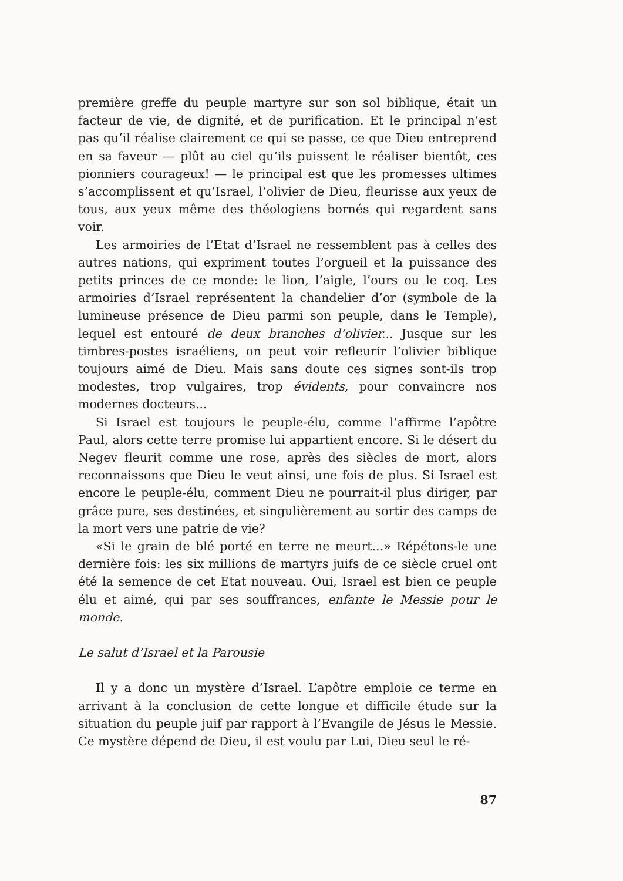première greffe du peuple martyre sur son sol biblique, était un facteur de vie, de dignité, et de purification. Et le principal n’est pas qu’il réalise clairement ce qui se passe, ce que Dieu entreprend en sa faveur — plût au ciel qu’ils puissent le réaliser bientôt, ces pionniers courageux! — le principal est que les promesses ultimes s’accomplissent et qu’Israel, l’olivier de Dieu, fleurisse aux yeux de tous, aux yeux même des théologiens bornés qui regardent sans voir.
Les armoiries de l’Etat d’Israel ne ressemblent pas à celles des autres nations, qui expriment toutes l’orgueil et la puissance des petits princes de ce monde: le lion, l’aigle, l’ours ou le coq. Les armoiries d’Israel représentent la chandelier d’or (symbole de la lumineuse présence de Dieu parmi son peuple, dans le Temple), lequel est entouré de deux branches d’olivier... Jusque sur les timbres-postes israéliens, on peut voir refleurir l’olivier biblique toujours aimé de Dieu. Mais sans doute ces signes sont-ils trop modestes, trop vulgaires, trop évidents, pour convaincre nos modernes docteurs...
Si Israel est toujours le peuple-élu, comme l’affirme l’apôtre Paul, alors cette terre promise lui appartient encore. Si le désert du Negev fleurit comme une rose, après des siècles de mort, alors reconnaissons que Dieu le veut ainsi, une fois de plus. Si Israel est encore le peuple-élu, comment Dieu ne pourrait-il plus diriger, par grâce pure, ses destinées, et singulièrement au sortir des camps de la mort vers une patrie de vie?
«Si le grain de blé porté en terre ne meurt...» Répétons-le une dernière fois: les six millions de martyrs juifs de ce siècle cruel ont été la semence de cet Etat nouveau. Oui, Israel est bien ce peuple élu et aimé, qui par ses souffrances, enfante le Messie pour le monde.
Le salut d’Israel et la Parousie
Il y a donc un mystère d’Israel. L’apôtre emploie ce terme en arrivant à la conclusion de cette longue et difficile étude sur la situation du peuple juif par rapport à l’Evangile de Jésus le Messie. Ce mystère dépend de Dieu, il est voulu par Lui, Dieu seul le ré-
87